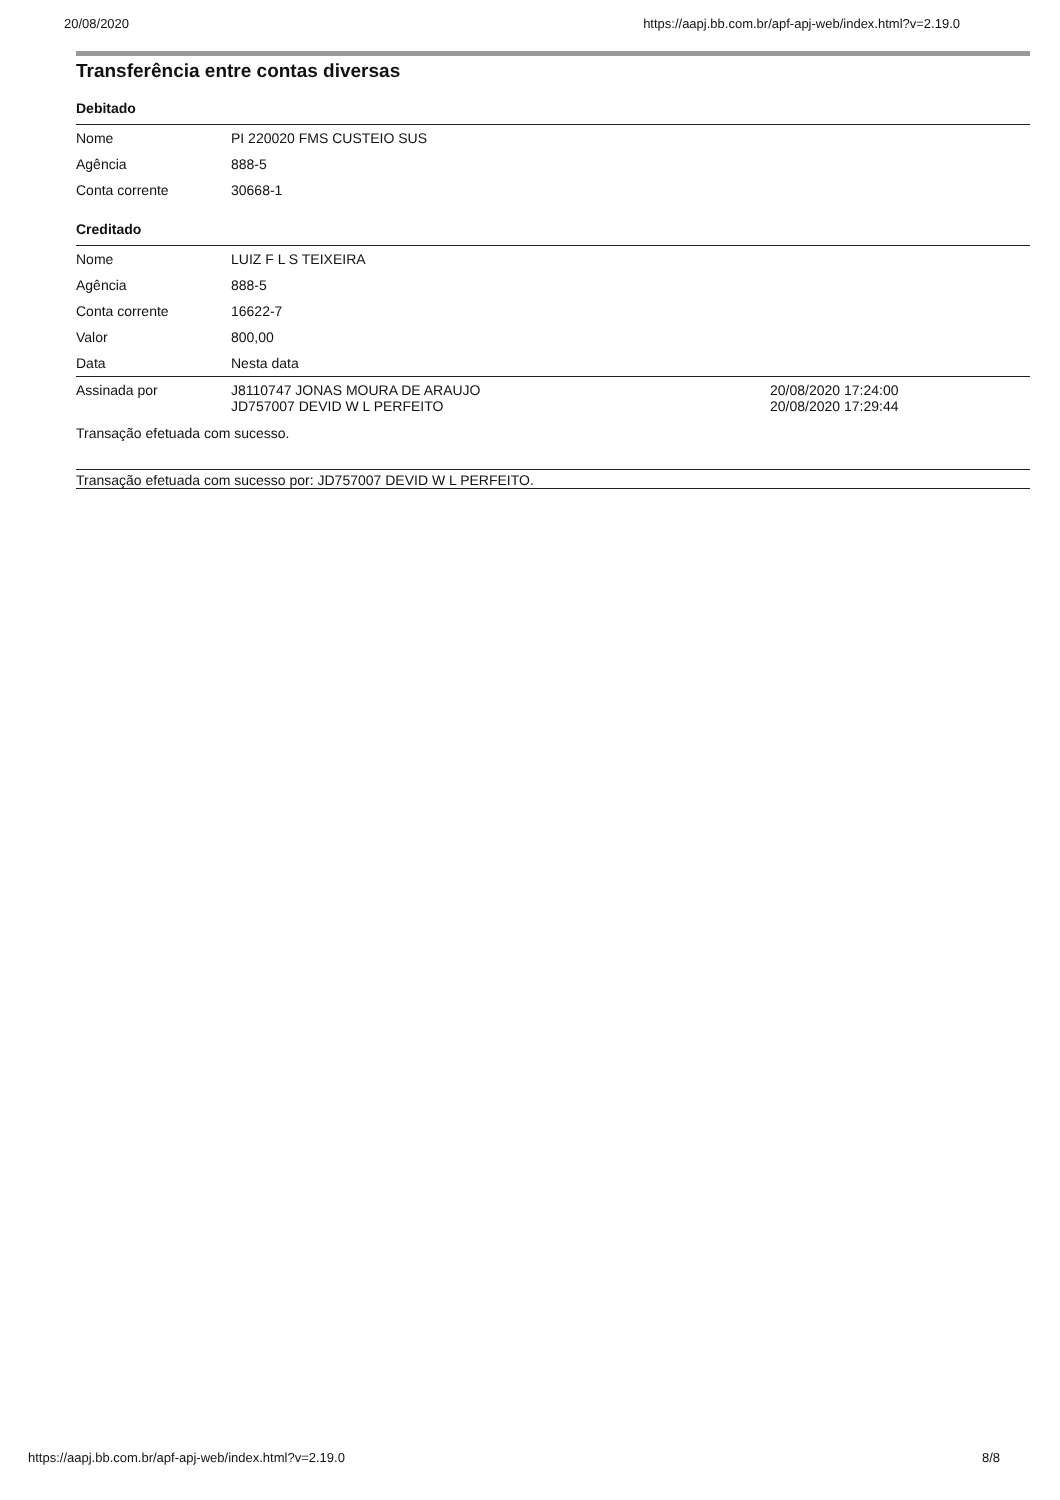20/08/2020 https://aapj.bb.com.br/apf-apj-web/index.html?v=2.19.0
Transferência entre contas diversas
Debitado
| Nome | PI 220020 FMS CUSTEIO SUS |
| Agência | 888-5 |
| Conta corrente | 30668-1 |
Creditado
| Nome | LUIZ F L S TEIXEIRA | |
| Agência | 888-5 | |
| Conta corrente | 16622-7 | |
| Valor | 800,00 | |
| Data | Nesta data | |
| Assinada por | J8110747 JONAS MOURA DE ARAUJO JD757007 DEVID W L PERFEITO | 20/08/2020 17:24:00 20/08/2020 17:29:44 |
Transação efetuada com sucesso.
Transação efetuada com sucesso por: JD757007 DEVID W L PERFEITO.
https://aapj.bb.com.br/apf-apj-web/index.html?v=2.19.0 8/8